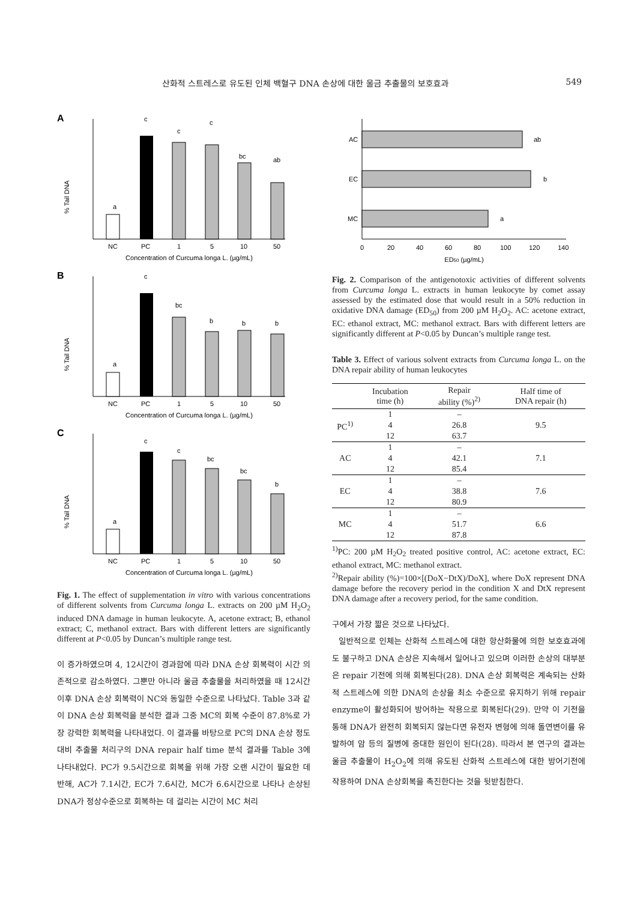산화적 스트레스로 유도된 인체 백혈구 DNA 손상에 대한 울금 추출물의 보호효과 549
A
% Tail DNA
a
c
c
c
bc
ab
NC
PC
1
5
10
50
Concentration of Curcuma longa L. (µg/mL)
B
% Tail DNA
a
c
bc
b
b
b
NC
PC
1
5
10
50
Concentration of Curcuma longa L. (µg/mL)
C
% Tail DNA
a
c
c
bc
bc
b
NC
PC
1
5
10
50
Concentration of Curcuma longa L. (µg/mL)
Fig. 1. The effect of supplementation in vitro with various concentrations of different solvents from Curcuma longa L. extracts on 200 µM H<sub>2</sub>O<sub>2</sub> induced DNA damage in human leukocyte. A, acetone extract; B, ethanol extract; C, methanol extract. Bars with different letters are significantly different at P<0.05 by Duncan’s multiple range test.
이 증가하였으며 4, 12시간이 경과함에 따라 DNA 손상 회복력이 시간 의존적으로 감소하였다. 그뿐만 아니라 울금 추출물을 처리하였을 때 12시간 이후 DNA 손상 회복력이 NC와 동일한 수준으로 나타났다. Table 3과 같이 DNA 손상 회복력을 분석한 결과 그중 MC의 회복 수준이 87.8%로 가장 강력한 회복력을 나타내었다. 이 결과를 바탕으로 PC의 DNA 손상 정도 대비 추출물 처리구의 DNA repair half time 분석 결과를 Table 3에 나타내었다. PC가 9.5시간으로 회복을 위해 가장 오랜 시간이 필요한 데 반해, AC가 7.1시간, EC가 7.6시간, MC가 6.6시간으로 나타나 손상된 DNA가 정상수준으로 회복하는 데 걸리는 시간이 MC 처리
AC
EC
MC
ab
b
a
0
20
40
60
80
100
120
140
ED50 (µg/mL)
Fig. 2. Comparison of the antigenotoxic activities of different solvents from Curcuma longa L. extracts in human leukocyte by comet assay assessed by the estimated dose that would result in a 50% reduction in oxidative DNA damage (ED<sub>50</sub>) from 200 µM H<sub>2</sub>O<sub>2</sub>. AC: acetone extract, EC: ethanol extract, MC: methanol extract. Bars with different letters are significantly different at P<0.05 by Duncan’s multiple range test.
Table 3. Effect of various solvent extracts from Curcuma longa L. on the DNA repair ability of human leukocytes
| | Incubation time (h) | Repair ability (%)<sup>2)</sup> | Half time of DNA repair (h) |
| --- | --- | --- | --- |
| PC<sup>1)</sup> | 1 | – | 9.5 |
| | 4 | 26.8 | |
| | 12 | 63.7 | |
| AC | 1 | – | 7.1 |
| | 4 | 42.1 | |
| | 12 | 85.4 | |
| EC | 1 | – | 7.6 |
| | 4 | 38.8 | |
| | 12 | 80.9 | |
| MC | 1 | – | 6.6 |
| | 4 | 51.7 | |
| | 12 | 87.8 | |
<sup>1)</sup> PC: 200 µM H<sub>2</sub>O<sub>2</sub> treated positive control, AC: acetone extract, EC: ethanol extract, MC: methanol extract.
<sup>2)</sup> Repair ability (%)=100×[(DoX−DtX)/DoX], where DoX represent DNA damage before the recovery period in the condition X and DtX represent DNA damage after a recovery period, for the same condition.
구에서 가장 짧은 것으로 나타났다.
일반적으로 인체는 산화적 스트레스에 대한 항산화물에 의한 보호효과에도 불구하고 DNA 손상은 지속해서 일어나고 있으며 이러한 손상의 대부분은 repair 기전에 의해 회복된다(28). DNA 손상 회복력은 계속되는 산화적 스트레스에 의한 DNA의 손상을 최소 수준으로 유지하기 위해 repair enzyme이 활성화되어 방어하는 작용으로 회복된다(29). 만약 이 기전을 통해 DNA가 완전히 회복되지 않는다면 유전자 변형에 의해 돌연변이를 유발하여 암 등의 질병에 중대한 원인이 된다(28). 따라서 본 연구의 결과는 울금 추출물이 H<sub>2</sub>O<sub>2</sub>에 의해 유도된 산화적 스트레스에 대한 방어기전에 작용하여 DNA 손상회복을 촉진한다는 것을 뒷받침한다.